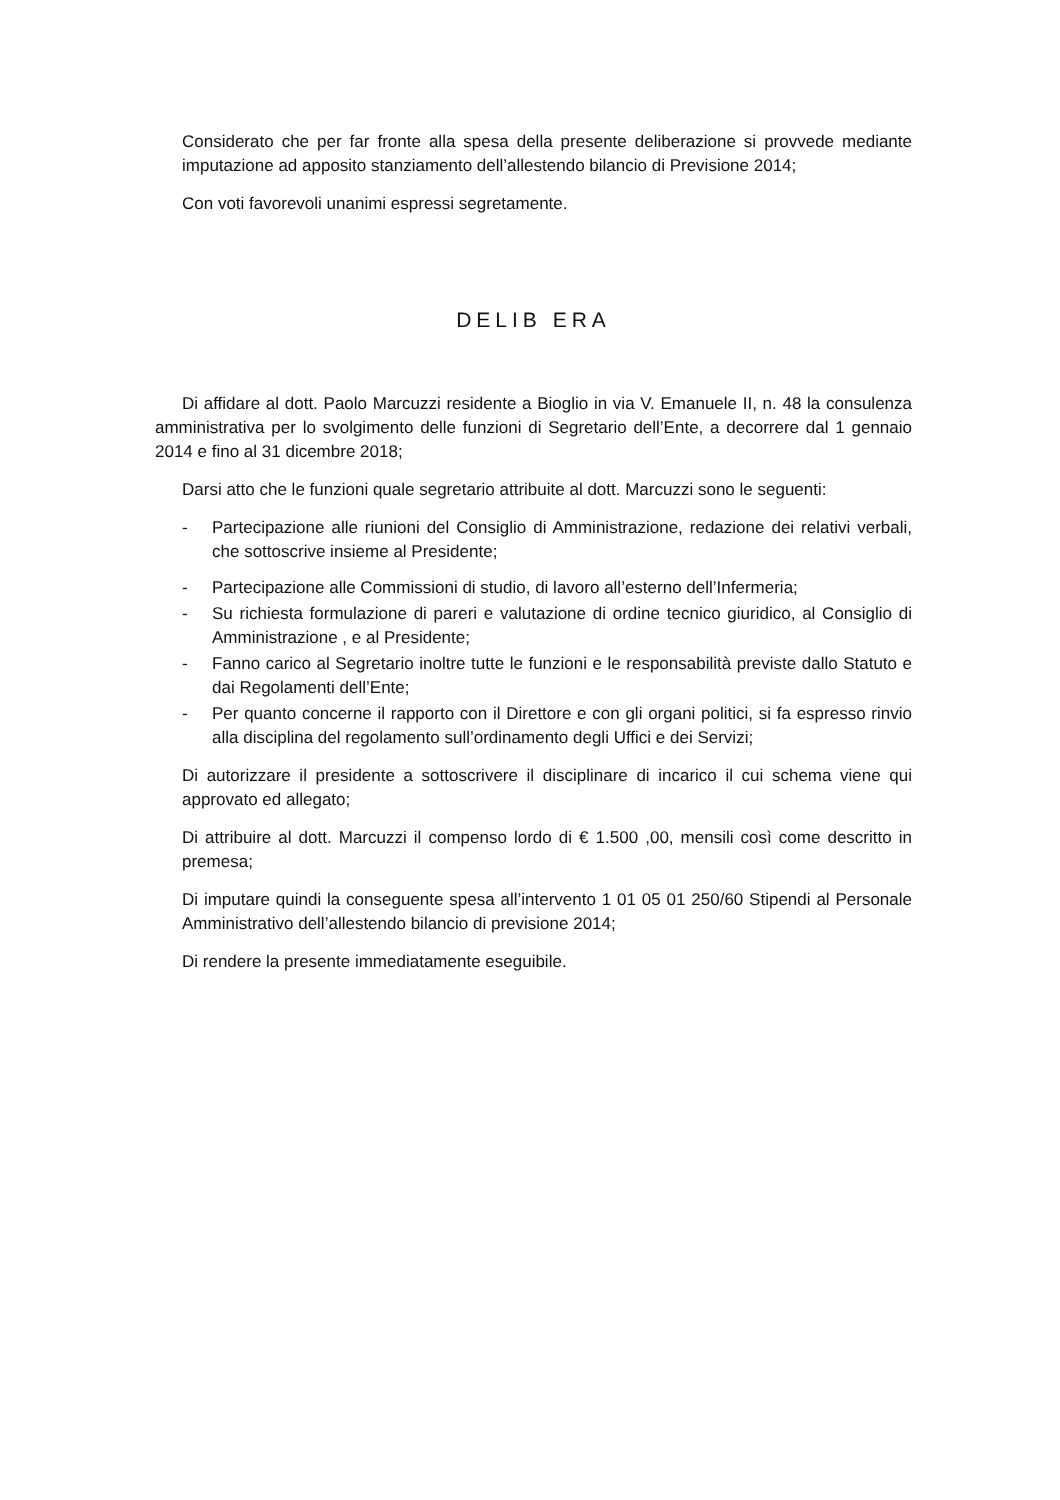Considerato che per far fronte alla spesa della presente deliberazione si provvede mediante imputazione ad apposito stanziamento dell’allestendo bilancio di Previsione 2014;
Con voti favorevoli unanimi espressi segretamente.
DELIB ERA
Di affidare al dott. Paolo Marcuzzi residente a Bioglio in via V. Emanuele II, n. 48 la consulenza amministrativa per lo svolgimento delle funzioni di Segretario dell’Ente, a decorrere dal 1 gennaio 2014 e fino al 31 dicembre 2018;
Darsi atto che le funzioni quale segretario attribuite al dott. Marcuzzi sono le seguenti:
- Partecipazione alle riunioni del Consiglio di Amministrazione, redazione dei relativi verbali, che sottoscrive insieme al Presidente;
- Partecipazione alle Commissioni di studio, di lavoro all’esterno dell’Infermeria;
- Su richiesta formulazione di pareri e valutazione di ordine tecnico giuridico, al Consiglio di Amministrazione , e al Presidente;
- Fanno carico al Segretario inoltre tutte le funzioni e le responsabilità previste dallo Statuto e dai Regolamenti dell’Ente;
- Per quanto concerne il rapporto con il Direttore e con gli organi politici, si fa espresso rinvio alla disciplina del regolamento sull’ordinamento degli Uffici e dei Servizi;
Di autorizzare il presidente a sottoscrivere il disciplinare di incarico il cui schema viene qui approvato ed allegato;
Di attribuire al dott. Marcuzzi il compenso lordo di € 1.500 ,00, mensili così come descritto in premesa;
Di imputare quindi la conseguente spesa all’intervento 1 01 05 01 250/60 Stipendi al Personale Amministrativo dell’allestendo bilancio di previsione 2014;
Di rendere la presente immediatamente eseguibile.